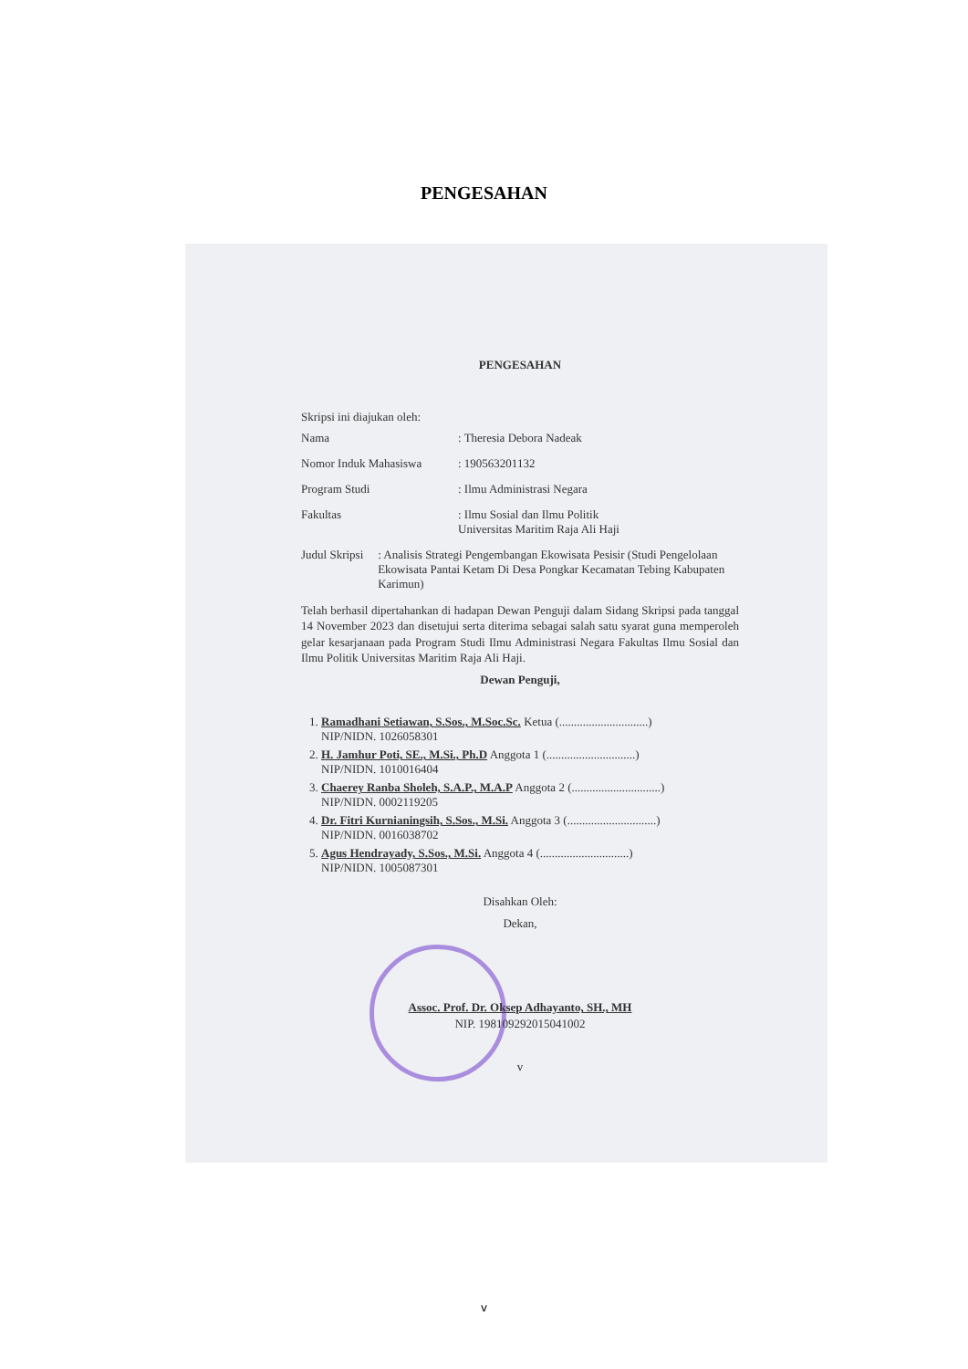PENGESAHAN
PENGESAHAN
Skripsi ini diajukan oleh:
Nama : Theresia Debora Nadeak
Nomor Induk Mahasiswa : 190563201132
Program Studi : Ilmu Administrasi Negara
Fakultas : Ilmu Sosial dan Ilmu Politik
Universitas Maritim Raja Ali Haji
Judul Skripsi : Analisis Strategi Pengembangan Ekowisata Pesisir (Studi Pengelolaan Ekowisata Pantai Ketam Di Desa Pongkar Kecamatan Tebing Kabupaten Karimun)
Telah berhasil dipertahankan di hadapan Dewan Penguji dalam Sidang Skripsi pada tanggal 14 November 2023 dan disetujui serta diterima sebagai salah satu syarat guna memperoleh gelar kesarjanaan pada Program Studi Ilmu Administrasi Negara Fakultas Ilmu Sosial dan Ilmu Politik Universitas Maritim Raja Ali Haji.
Dewan Penguji,
1. Ramadhani Setiawan, S.Sos., M.Soc.Sc. Ketua (..............................)
NIP/NIDN. 1026058301
2. H. Jamhur Poti, SE., M.Si., Ph.D Anggota 1 (..............................)
NIP/NIDN. 1010016404
3. Chaerey Ranba Sholeh, S.A.P., M.A.P Anggota 2 (..............................)
NIP/NIDN. 0002119205
4. Dr. Fitri Kurnianingsih, S.Sos., M.Si. Anggota 3 (..............................)
NIP/NIDN. 0016038702
5. Agus Hendrayady, S.Sos., M.Si. Anggota 4 (..............................)
NIP/NIDN. 1005087301
Disahkan Oleh:
Dekan,
Assoc. Prof. Dr. Oksep Adhayanto, SH., MH
NIP. 198109292015041002
v
v